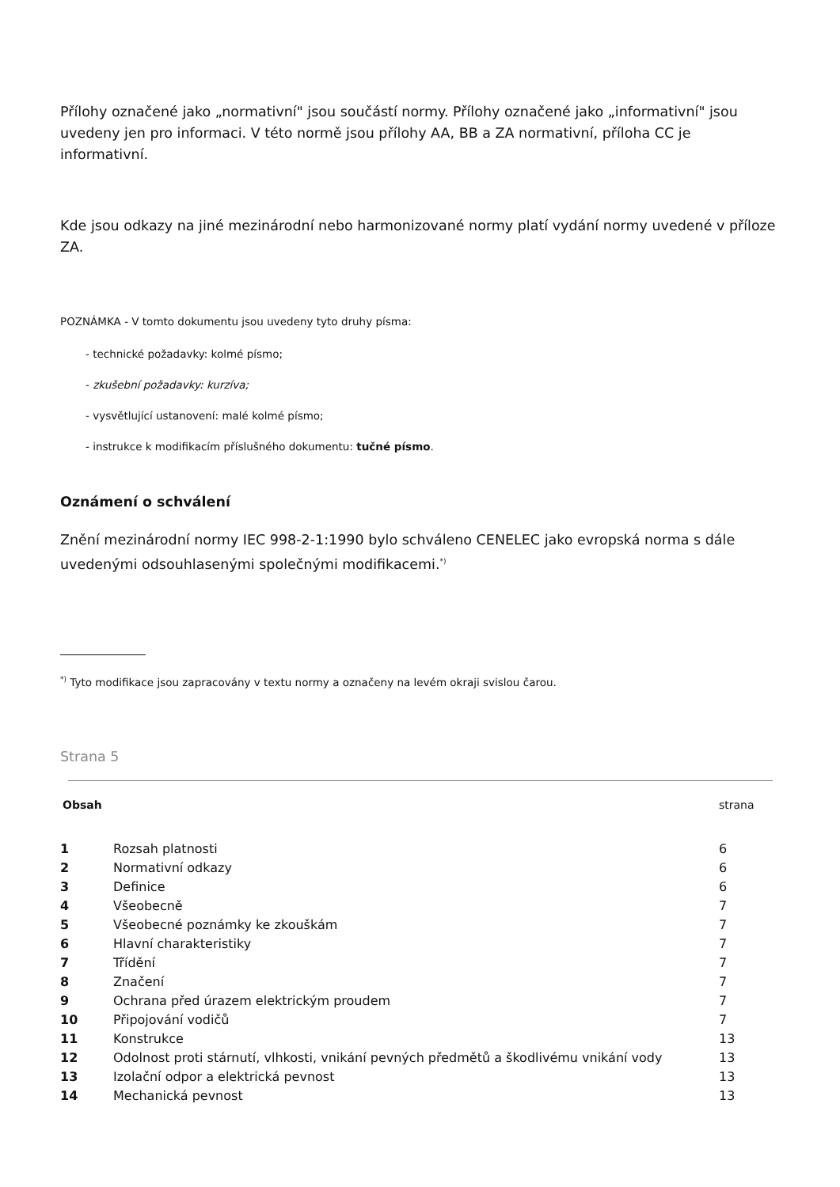Přílohy označené jako „normativní" jsou součástí normy. Přílohy označené jako „informativní" jsou uvedeny jen pro informaci. V této normě jsou přílohy AA, BB a ZA normativní, příloha CC je informativní.
Kde jsou odkazy na jiné mezinárodní nebo harmonizované normy platí vydání normy uvedené v příloze ZA.
POZNÁMKA - V tomto dokumentu jsou uvedeny tyto druhy písma:
- technické požadavky: kolmé písmo;
- zkušební požadavky: kurzíva;
- vysvětlující ustanovení: malé kolmé písmo;
- instrukce k modifikacím příslušného dokumentu: tučné písmo.
Oznámení o schválení
Znění mezinárodní normy IEC 998-2-1:1990 bylo schváleno CENELEC jako evropská norma s dále uvedenými odsouhlasenými společnými modifikacemi.<sup>*)</sup>
<sup>*)</sup> Tyto modifikace jsou zapracovány v textu normy a označeny na levém okraji svislou čarou.
Strana 5
| Obsah | | strana |
| 1 | Rozsah platnosti | 6 |
| 2 | Normativní odkazy | 6 |
| 3 | Definice | 6 |
| 4 | Všeobecně | 7 |
| 5 | Všeobecné poznámky ke zkouškám | 7 |
| 6 | Hlavní charakteristiky | 7 |
| 7 | Třídění | 7 |
| 8 | Značení | 7 |
| 9 | Ochrana před úrazem elektrickým proudem | 7 |
| 10 | Připojování vodičů | 7 |
| 11 | Konstrukce | 13 |
| 12 | Odolnost proti stárnutí, vlhkosti, vnikání pevných předmětů a škodlivému vnikání vody | 13 |
| 13 | Izolační odpor a elektrická pevnost | 13 |
| 14 | Mechanická pevnost | 13 |